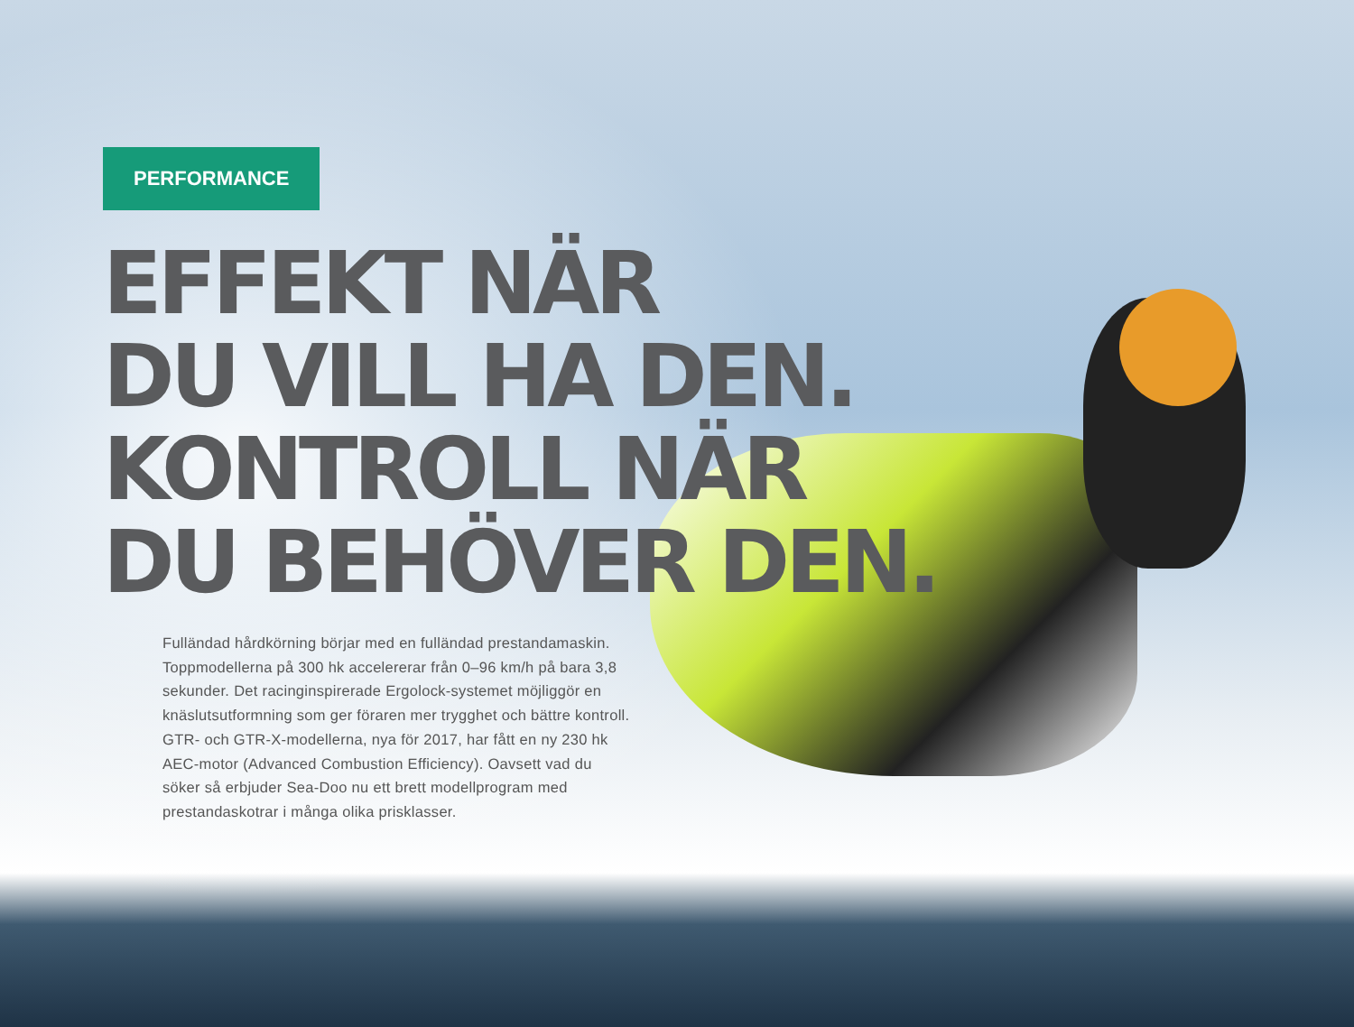PERFORMANCE
EFFEKT NÄR
DU VILL HA DEN.
KONTROLL NÄR
DU BEHÖVER DEN.
Fulländad hårdkörning börjar med en fulländad prestandamaskin. Toppmodellerna på 300 hk accelererar från 0–96 km/h på bara 3,8 sekunder. Det racinginspirerade Ergolock-systemet möjliggör en knäslutsutformning som ger föraren mer trygghet och bättre kontroll. GTR- och GTR-X-modellerna, nya för 2017, har fått en ny 230 hk AEC-motor (Advanced Combustion Efficiency). Oavsett vad du söker så erbjuder Sea-Doo nu ett brett modellprogram med prestandaskotrar i många olika prisklasser.